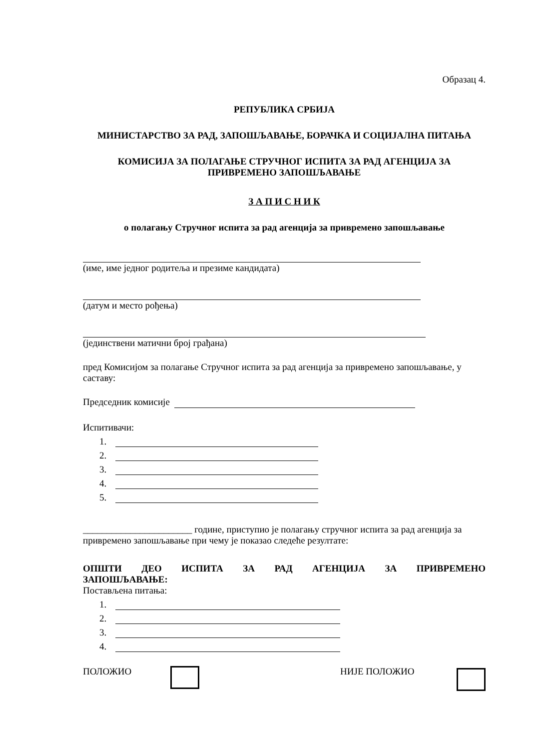Образац 4.
РЕПУБЛИКА СРБИЈА
МИНИСТАРСТВО ЗА РАД, ЗАПОШЉАВАЊЕ, БОРАЧКА И СОЦИЈАЛНА ПИТАЊА
КОМИСИЈА ЗА ПОЛАГАЊЕ СТРУЧНОГ ИСПИТА ЗА РАД АГЕНЦИЈА ЗА ПРИВРЕМЕНО ЗАПОШЉАВАЊЕ
З А П И С Н И К
о полагању Стручног испита за рад агенција за привремено запошљавање
(име, име једног родитеља и презиме кандидата)
(датум и место рођења)
(јединствени матични број грађана)
пред Комисијом за полагање Стручног испита за рад агенција за привремено запошљавање, у саставу:
Председник комисије
Испитивачи:
1.
2.
3.
4.
5.
_______________________ године, приступио је полагању стручног испита за рад агенција за привремено запошљавање при чему је показао следеће резултате:
ОПШТИ ДЕО ИСПИТА ЗА РАД АГЕНЦИЈА ЗА ПРИВРЕМЕНО ЗАПОШЉАВАЊЕ:
Постављена питања:
1.
2.
3.
4.
ПОЛОЖИО НИЈЕ ПОЛОЖИО